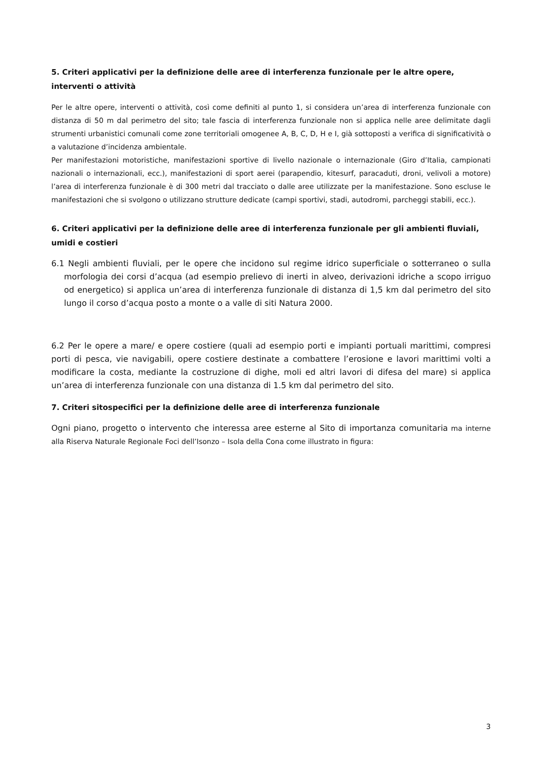5. Criteri applicativi per la definizione delle aree di interferenza funzionale per le altre opere, interventi o attività
Per le altre opere, interventi o attività, così come definiti al punto 1, si considera un’area di interferenza funzionale con distanza di 50 m dal perimetro del sito; tale fascia di interferenza funzionale non si applica nelle aree delimitate dagli strumenti urbanistici comunali come zone territoriali omogenee A, B, C, D, H e I, già sottoposti a verifica di significatività o a valutazione d’incidenza ambientale.
Per manifestazioni motoristiche, manifestazioni sportive di livello nazionale o internazionale (Giro d’Italia, campionati nazionali o internazionali, ecc.), manifestazioni di sport aerei (parapendio, kitesurf, paracaduti, droni, velivoli a motore) l’area di interferenza funzionale è di 300 metri dal tracciato o dalle aree utilizzate per la manifestazione. Sono escluse le manifestazioni che si svolgono o utilizzano strutture dedicate (campi sportivi, stadi, autodromi, parcheggi stabili, ecc.).
6. Criteri applicativi per la definizione delle aree di interferenza funzionale per gli ambienti fluviali, umidi e costieri
6.1 Negli ambienti fluviali, per le opere che incidono sul regime idrico superficiale o sotterraneo o sulla morfologia dei corsi d’acqua (ad esempio prelievo di inerti in alveo, derivazioni idriche a scopo irriguo od energetico) si applica un’area di interferenza funzionale di distanza di 1,5 km dal perimetro del sito lungo il corso d’acqua posto a monte o a valle di siti Natura 2000.
6.2 Per le opere a mare/ e opere costiere (quali ad esempio porti e impianti portuali marittimi, compresi porti di pesca, vie navigabili, opere costiere destinate a combattere l’erosione e lavori marittimi volti a modificare la costa, mediante la costruzione di dighe, moli ed altri lavori di difesa del mare) si applica un’area di interferenza funzionale con una distanza di 1.5 km dal perimetro del sito.
7. Criteri sitospecifici per la definizione delle aree di interferenza funzionale
Ogni piano, progetto o intervento che interessa aree esterne al Sito di importanza comunitaria ma interne alla Riserva Naturale Regionale Foci dell’Isonzo – Isola della Cona come illustrato in figura:
3